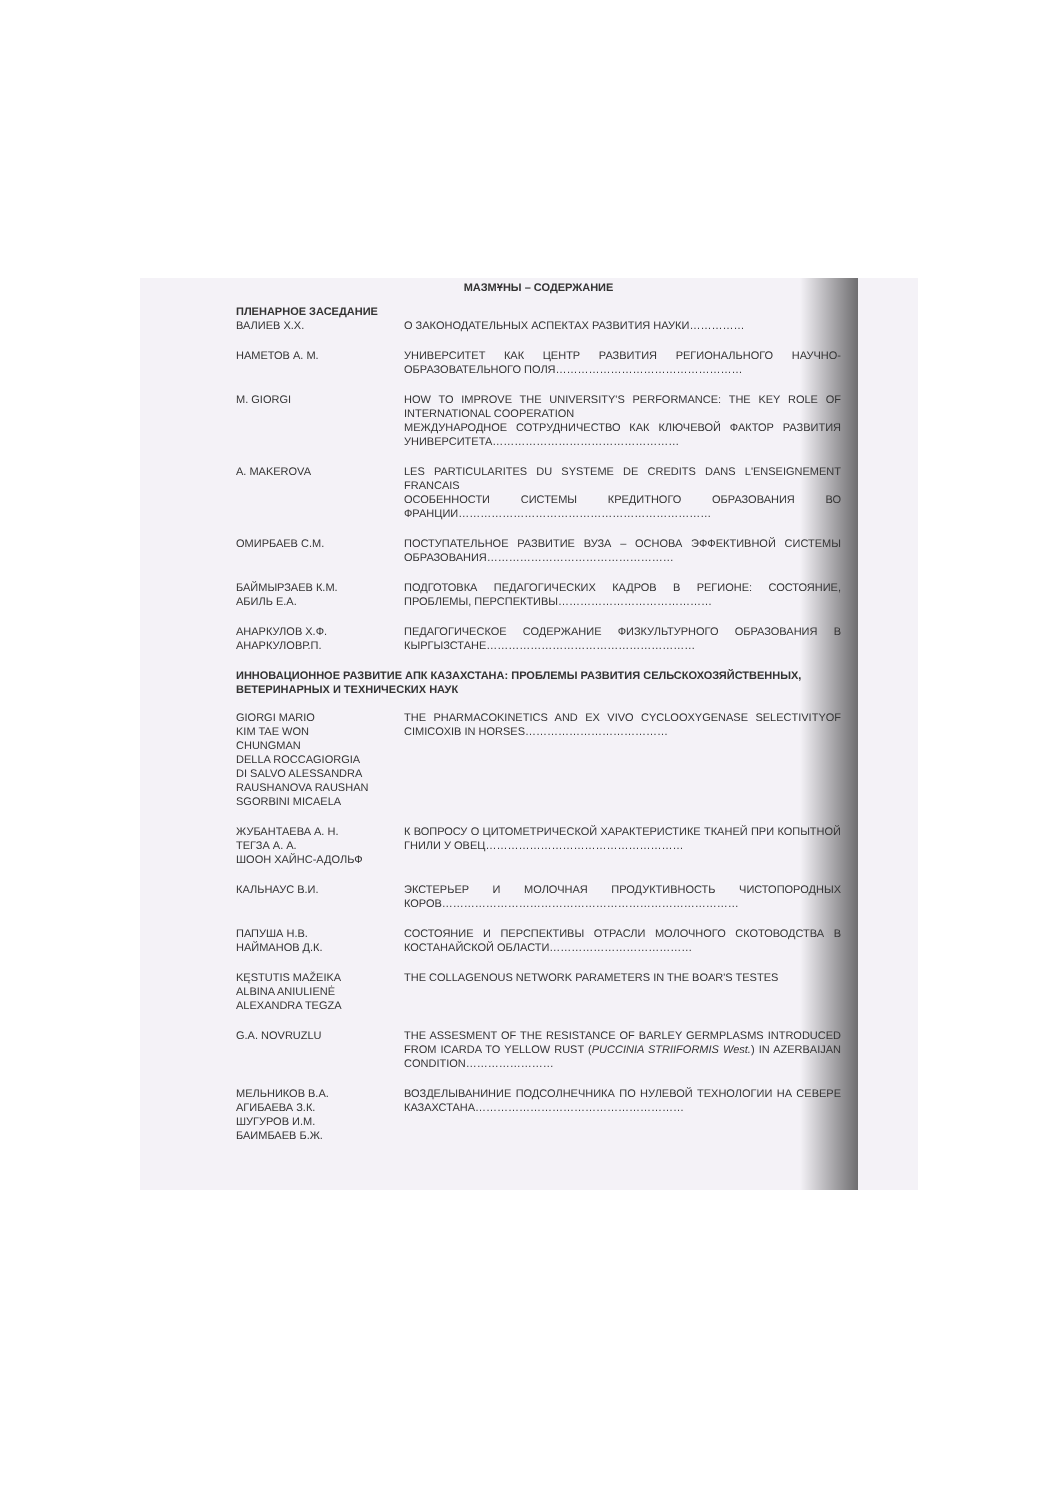МАЗМҰНЫ – СОДЕРЖАНИЕ
ПЛЕНАРНОЕ ЗАСЕДАНИЕ
ВАЛИЕВ Х.Х. О ЗАКОНОДАТЕЛЬНЫХ АСПЕКТАХ РАЗВИТИЯ НАУКИ……………
НАМЕТОВ А. М. УНИВЕРСИТЕТ КАК ЦЕНТР РАЗВИТИЯ РЕГИОНАЛЬНОГО НАУЧНО-ОБРАЗОВАТЕЛЬНОГО ПОЛЯ……………………………………………
M. GIORGI HOW TO IMPROVE THE UNIVERSITY'S PERFORMANCE: THE KEY ROLE OF INTERNATIONAL COOPERATION
МЕЖДУНАРОДНОЕ СОТРУДНИЧЕСТВО КАК КЛЮЧЕВОЙ ФАКТОР РАЗВИТИЯ УНИВЕРСИТЕТА……………………………………………
A. MAKEROVA LES PARTICULARITES DU SYSTEME DE CREDITS DANS L'ENSEIGNEMENT FRANCAIS
ОСОБЕННОСТИ СИСТЕМЫ КРЕДИТНОГО ОБРАЗОВАНИЯ ВО ФРАНЦИИ……………………………………………………………
ОМИРБАЕВ С.М. ПОСТУПАТЕЛЬНОЕ РАЗВИТИЕ ВУЗА – ОСНОВА ЭФФЕКТИВНОЙ СИСТЕМЫ ОБРАЗОВАНИЯ……………………………………………
БАЙМЫРЗАЕВ К.М.
АБИЛЬ Е.А.
ПОДГОТОВКА ПЕДАГОГИЧЕСКИХ КАДРОВ В РЕГИОНЕ: СОСТОЯНИЕ, ПРОБЛЕМЫ, ПЕРСПЕКТИВЫ……………………………………
АНАРКУЛОВ Х.Ф.
АНАРКУЛОВР.П.
ПЕДАГОГИЧЕСКОЕ СОДЕРЖАНИЕ ФИЗКУЛЬТУРНОГО ОБРАЗОВАНИЯ В КЫРГЫЗСТАНЕ…………………………………………………
ИННОВАЦИОННОЕ РАЗВИТИЕ АПК КАЗАХСТАНА: ПРОБЛЕМЫ РАЗВИТИЯ СЕЛЬСКОХОЗЯЙСТВЕННЫХ, ВЕТЕРИНАРНЫХ И ТЕХНИЧЕСКИХ НАУК
GIORGI MARIO
KIM TAE WON
CHUNGMAN
DELLA ROCCAGIORGIA
DI SALVO ALESSANDRA
RAUSHANOVA RAUSHAN
SGORBINI MICAELA
THE PHARMACOKINETICS AND EX VIVO CYCLOOXYGENASE SELECTIVITYOF CIMICOXIB IN HORSES…………………………………
ЖУБАНТАЕВА А. Н.
ТЕГЗА А. А.
ШООН ХАЙНС-АДОЛЬФ
К ВОПРОСУ О ЦИТОМЕТРИЧЕСКОЙ ХАРАКТЕРИСТИКЕ ТКАНЕЙ ПРИ КОПЫТНОЙ ГНИЛИ У ОВЕЦ………………………………………………
КАЛЬНАУС В.И. ЭКСТЕРЬЕР И МОЛОЧНАЯ ПРОДУКТИВНОСТЬ ЧИСТОПОРОДНЫХ КОРОВ………………………………………………………………………
ПАПУША Н.В.
НАЙМАНОВ Д.К.
СОСТОЯНИЕ И ПЕРСПЕКТИВЫ ОТРАСЛИ МОЛОЧНОГО СКОТОВОДСТВА В КОСТАНАЙСКОЙ ОБЛАСТИ…………………………………
KĘSTUTIS MAŽEIKA
ALBINA ANIULIENĖ
ALEXANDRA TEGZA
THE COLLAGENOUS NETWORK PARAMETERS IN THE BOAR'S TESTES
G.A. NOVRUZLU THE ASSESMENT OF THE RESISTANCE OF BARLEY GERMPLASMS INTRODUCED FROM ICARDA TO YELLOW RUST (PUCCINIA STRIIFORMIS West.) IN AZERBAIJAN CONDITION……………………
МЕЛЬНИКОВ В.А.
АГИБАЕВА З.К.
ШУГУРОВ И.М.
БАИМБАЕВ Б.Ж.
ВОЗДЕЛЫВАНИНИЕ ПОДСОЛНЕЧНИКА ПО НУЛЕВОЙ ТЕХНОЛОГИИ НА СЕВЕРЕ КАЗАХСТАНА…………………………………………………